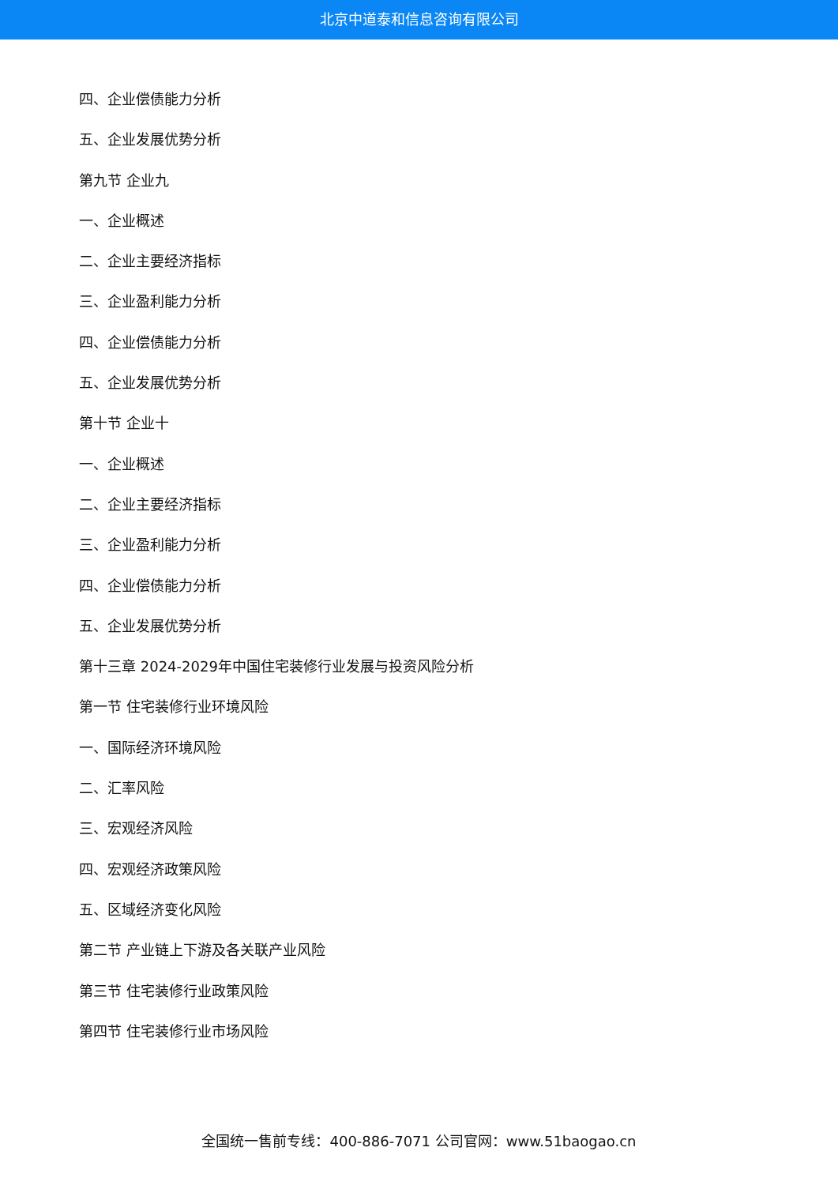北京中道泰和信息咨询有限公司
四、企业偿债能力分析
五、企业发展优势分析
第九节 企业九
一、企业概述
二、企业主要经济指标
三、企业盈利能力分析
四、企业偿债能力分析
五、企业发展优势分析
第十节 企业十
一、企业概述
二、企业主要经济指标
三、企业盈利能力分析
四、企业偿债能力分析
五、企业发展优势分析
第十三章 2024-2029年中国住宅装修行业发展与投资风险分析
第一节 住宅装修行业环境风险
一、国际经济环境风险
二、汇率风险
三、宏观经济风险
四、宏观经济政策风险
五、区域经济变化风险
第二节 产业链上下游及各关联产业风险
第三节 住宅装修行业政策风险
第四节 住宅装修行业市场风险
全国统一售前专线：400-886-7071 公司官网：www.51baogao.cn